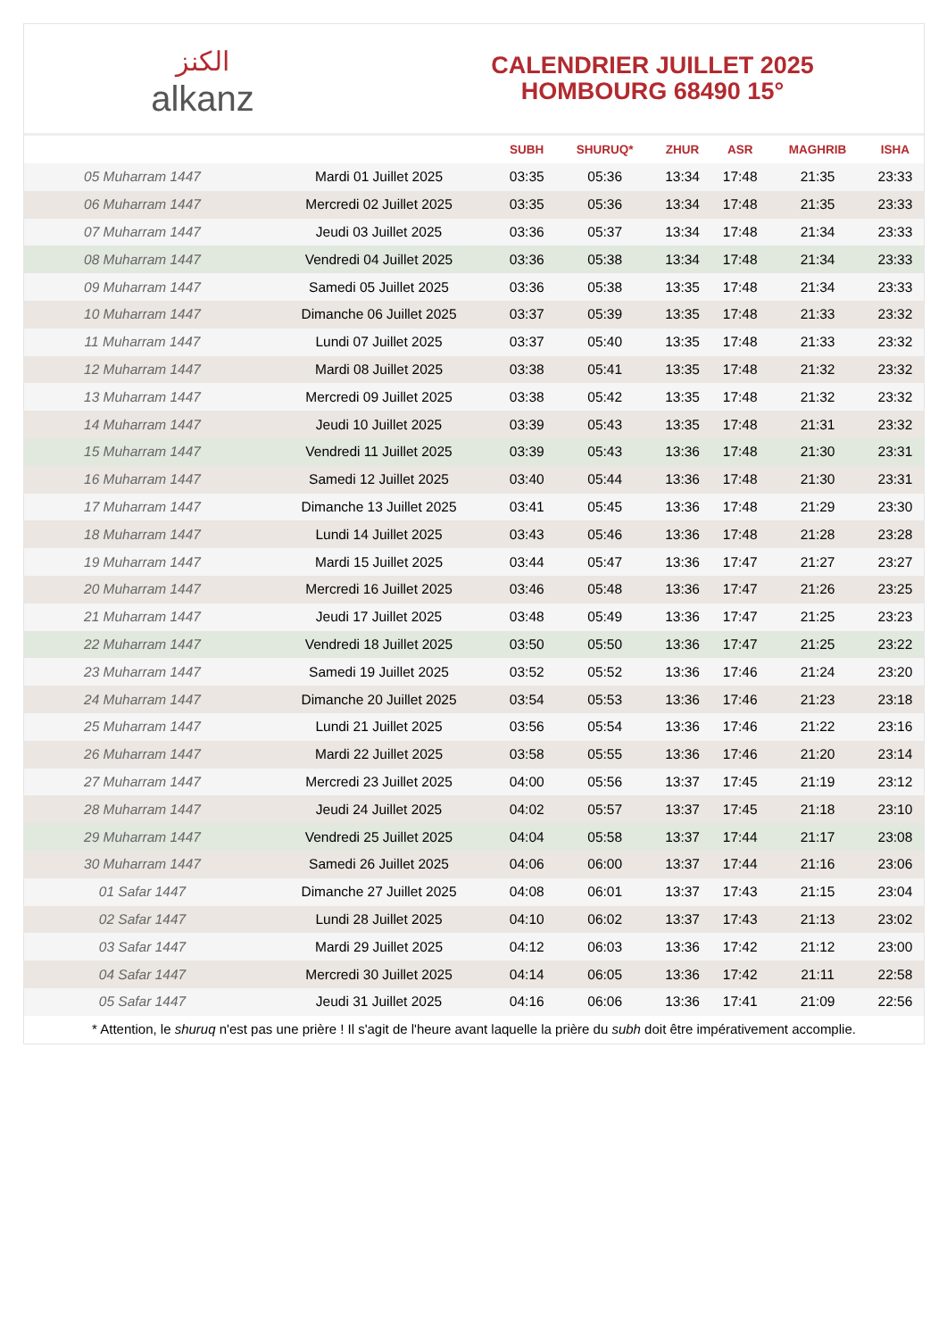الكنز
alkanz
CALENDRIER JUILLET 2025
HOMBOURG 68490 15°
| | | SUBH | SHURUQ* | ZHUR | ASR | MAGHRIB | ISHA |
| --- | --- | --- | --- | --- | --- | --- | --- |
| 05 Muharram 1447 | Mardi 01 Juillet 2025 | 03:35 | 05:36 | 13:34 | 17:48 | 21:35 | 23:33 |
| 06 Muharram 1447 | Mercredi 02 Juillet 2025 | 03:35 | 05:36 | 13:34 | 17:48 | 21:35 | 23:33 |
| 07 Muharram 1447 | Jeudi 03 Juillet 2025 | 03:36 | 05:37 | 13:34 | 17:48 | 21:34 | 23:33 |
| 08 Muharram 1447 | Vendredi 04 Juillet 2025 | 03:36 | 05:38 | 13:34 | 17:48 | 21:34 | 23:33 |
| 09 Muharram 1447 | Samedi 05 Juillet 2025 | 03:36 | 05:38 | 13:35 | 17:48 | 21:34 | 23:33 |
| 10 Muharram 1447 | Dimanche 06 Juillet 2025 | 03:37 | 05:39 | 13:35 | 17:48 | 21:33 | 23:32 |
| 11 Muharram 1447 | Lundi 07 Juillet 2025 | 03:37 | 05:40 | 13:35 | 17:48 | 21:33 | 23:32 |
| 12 Muharram 1447 | Mardi 08 Juillet 2025 | 03:38 | 05:41 | 13:35 | 17:48 | 21:32 | 23:32 |
| 13 Muharram 1447 | Mercredi 09 Juillet 2025 | 03:38 | 05:42 | 13:35 | 17:48 | 21:32 | 23:32 |
| 14 Muharram 1447 | Jeudi 10 Juillet 2025 | 03:39 | 05:43 | 13:35 | 17:48 | 21:31 | 23:32 |
| 15 Muharram 1447 | Vendredi 11 Juillet 2025 | 03:39 | 05:43 | 13:36 | 17:48 | 21:30 | 23:31 |
| 16 Muharram 1447 | Samedi 12 Juillet 2025 | 03:40 | 05:44 | 13:36 | 17:48 | 21:30 | 23:31 |
| 17 Muharram 1447 | Dimanche 13 Juillet 2025 | 03:41 | 05:45 | 13:36 | 17:48 | 21:29 | 23:30 |
| 18 Muharram 1447 | Lundi 14 Juillet 2025 | 03:43 | 05:46 | 13:36 | 17:48 | 21:28 | 23:28 |
| 19 Muharram 1447 | Mardi 15 Juillet 2025 | 03:44 | 05:47 | 13:36 | 17:47 | 21:27 | 23:27 |
| 20 Muharram 1447 | Mercredi 16 Juillet 2025 | 03:46 | 05:48 | 13:36 | 17:47 | 21:26 | 23:25 |
| 21 Muharram 1447 | Jeudi 17 Juillet 2025 | 03:48 | 05:49 | 13:36 | 17:47 | 21:25 | 23:23 |
| 22 Muharram 1447 | Vendredi 18 Juillet 2025 | 03:50 | 05:50 | 13:36 | 17:47 | 21:25 | 23:22 |
| 23 Muharram 1447 | Samedi 19 Juillet 2025 | 03:52 | 05:52 | 13:36 | 17:46 | 21:24 | 23:20 |
| 24 Muharram 1447 | Dimanche 20 Juillet 2025 | 03:54 | 05:53 | 13:36 | 17:46 | 21:23 | 23:18 |
| 25 Muharram 1447 | Lundi 21 Juillet 2025 | 03:56 | 05:54 | 13:36 | 17:46 | 21:22 | 23:16 |
| 26 Muharram 1447 | Mardi 22 Juillet 2025 | 03:58 | 05:55 | 13:36 | 17:46 | 21:20 | 23:14 |
| 27 Muharram 1447 | Mercredi 23 Juillet 2025 | 04:00 | 05:56 | 13:37 | 17:45 | 21:19 | 23:12 |
| 28 Muharram 1447 | Jeudi 24 Juillet 2025 | 04:02 | 05:57 | 13:37 | 17:45 | 21:18 | 23:10 |
| 29 Muharram 1447 | Vendredi 25 Juillet 2025 | 04:04 | 05:58 | 13:37 | 17:44 | 21:17 | 23:08 |
| 30 Muharram 1447 | Samedi 26 Juillet 2025 | 04:06 | 06:00 | 13:37 | 17:44 | 21:16 | 23:06 |
| 01 Safar 1447 | Dimanche 27 Juillet 2025 | 04:08 | 06:01 | 13:37 | 17:43 | 21:15 | 23:04 |
| 02 Safar 1447 | Lundi 28 Juillet 2025 | 04:10 | 06:02 | 13:37 | 17:43 | 21:13 | 23:02 |
| 03 Safar 1447 | Mardi 29 Juillet 2025 | 04:12 | 06:03 | 13:36 | 17:42 | 21:12 | 23:00 |
| 04 Safar 1447 | Mercredi 30 Juillet 2025 | 04:14 | 06:05 | 13:36 | 17:42 | 21:11 | 22:58 |
| 05 Safar 1447 | Jeudi 31 Juillet 2025 | 04:16 | 06:06 | 13:36 | 17:41 | 21:09 | 22:56 |
* Attention, le shuruq n'est pas une prière ! Il s'agit de l'heure avant laquelle la prière du subh doit être impérativement accomplie.